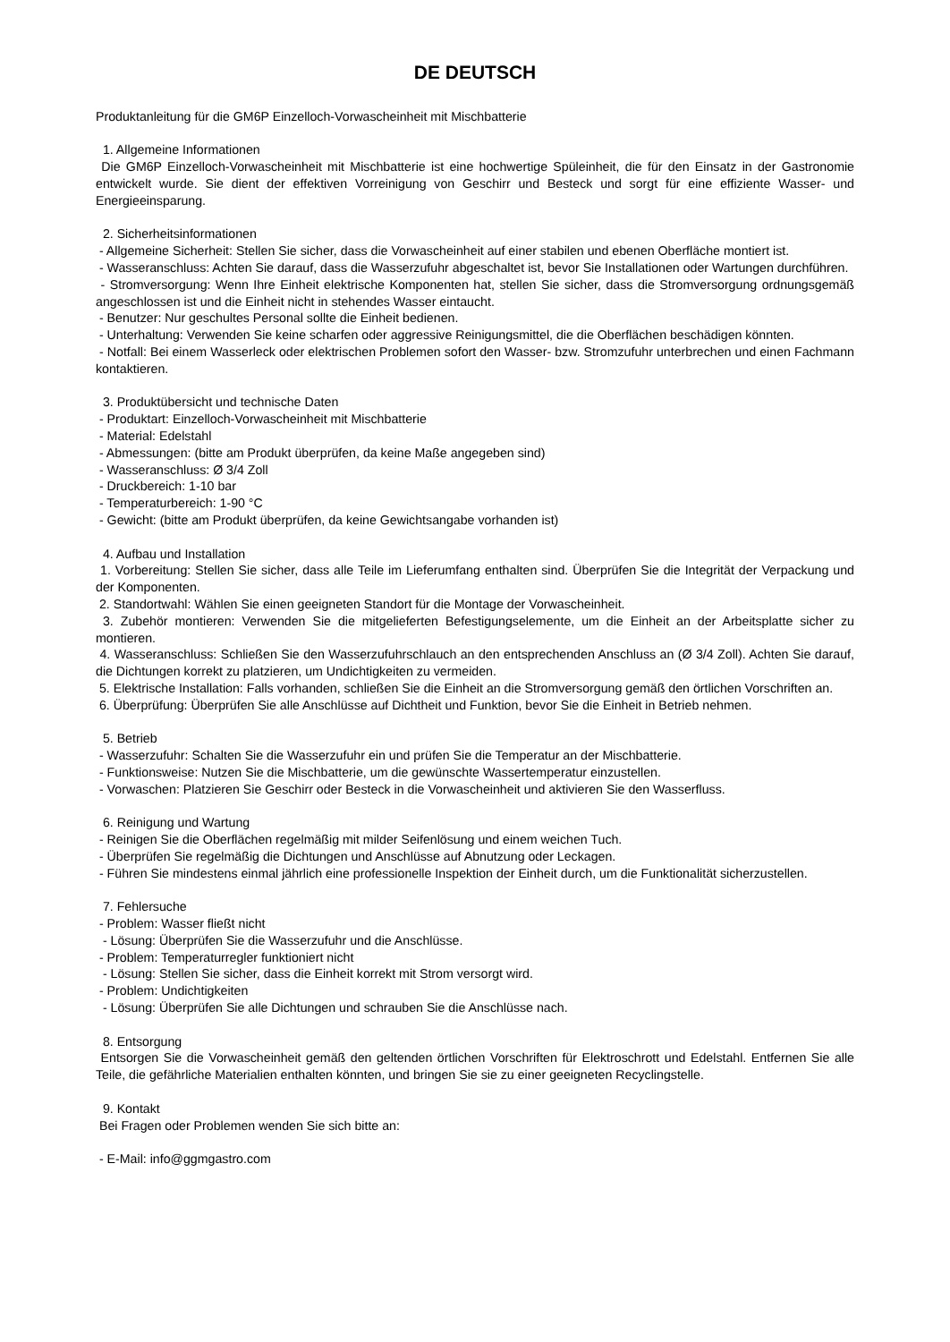DE DEUTSCH
Produktanleitung für die GM6P Einzelloch-Vorwascheinheit mit Mischbatterie
1. Allgemeine Informationen
Die GM6P Einzelloch-Vorwascheinheit mit Mischbatterie ist eine hochwertige Spüleinheit, die für den Einsatz in der Gastronomie entwickelt wurde. Sie dient der effektiven Vorreinigung von Geschirr und Besteck und sorgt für eine effiziente Wasser- und Energieeinsparung.
2. Sicherheitsinformationen
- Allgemeine Sicherheit: Stellen Sie sicher, dass die Vorwascheinheit auf einer stabilen und ebenen Oberfläche montiert ist.
- Wasseranschluss: Achten Sie darauf, dass die Wasserzufuhr abgeschaltet ist, bevor Sie Installationen oder Wartungen durchführen.
- Stromversorgung: Wenn Ihre Einheit elektrische Komponenten hat, stellen Sie sicher, dass die Stromversorgung ordnungsgemäß angeschlossen ist und die Einheit nicht in stehendes Wasser eintaucht.
- Benutzer: Nur geschultes Personal sollte die Einheit bedienen.
- Unterhaltung: Verwenden Sie keine scharfen oder aggressive Reinigungsmittel, die die Oberflächen beschädigen könnten.
- Notfall: Bei einem Wasserleck oder elektrischen Problemen sofort den Wasser- bzw. Stromzufuhr unterbrechen und einen Fachmann kontaktieren.
3. Produktübersicht und technische Daten
- Produktart: Einzelloch-Vorwascheinheit mit Mischbatterie
- Material: Edelstahl
- Abmessungen: (bitte am Produkt überprüfen, da keine Maße angegeben sind)
- Wasseranschluss: Ø 3/4 Zoll
- Druckbereich: 1-10 bar
- Temperaturbereich: 1-90 °C
- Gewicht: (bitte am Produkt überprüfen, da keine Gewichtsangabe vorhanden ist)
4. Aufbau und Installation
1. Vorbereitung: Stellen Sie sicher, dass alle Teile im Lieferumfang enthalten sind. Überprüfen Sie die Integrität der Verpackung und der Komponenten.
2. Standortwahl: Wählen Sie einen geeigneten Standort für die Montage der Vorwascheinheit.
3. Zubehör montieren: Verwenden Sie die mitgelieferten Befestigungselemente, um die Einheit an der Arbeitsplatte sicher zu montieren.
4. Wasseranschluss: Schließen Sie den Wasserzufuhrschlauch an den entsprechenden Anschluss an (Ø 3/4 Zoll). Achten Sie darauf, die Dichtungen korrekt zu platzieren, um Undichtigkeiten zu vermeiden.
5. Elektrische Installation: Falls vorhanden, schließen Sie die Einheit an die Stromversorgung gemäß den örtlichen Vorschriften an.
6. Überprüfung: Überprüfen Sie alle Anschlüsse auf Dichtheit und Funktion, bevor Sie die Einheit in Betrieb nehmen.
5. Betrieb
- Wasserzufuhr: Schalten Sie die Wasserzufuhr ein und prüfen Sie die Temperatur an der Mischbatterie.
- Funktionsweise: Nutzen Sie die Mischbatterie, um die gewünschte Wassertemperatur einzustellen.
- Vorwaschen: Platzieren Sie Geschirr oder Besteck in die Vorwascheinheit und aktivieren Sie den Wasserfluss.
6. Reinigung und Wartung
- Reinigen Sie die Oberflächen regelmäßig mit milder Seifenlösung und einem weichen Tuch.
- Überprüfen Sie regelmäßig die Dichtungen und Anschlüsse auf Abnutzung oder Leckagen.
- Führen Sie mindestens einmal jährlich eine professionelle Inspektion der Einheit durch, um die Funktionalität sicherzustellen.
7. Fehlersuche
- Problem: Wasser fließt nicht
- Lösung: Überprüfen Sie die Wasserzufuhr und die Anschlüsse.
- Problem: Temperaturregler funktioniert nicht
- Lösung: Stellen Sie sicher, dass die Einheit korrekt mit Strom versorgt wird.
- Problem: Undichtigkeiten
- Lösung: Überprüfen Sie alle Dichtungen und schrauben Sie die Anschlüsse nach.
8. Entsorgung
Entsorgen Sie die Vorwascheinheit gemäß den geltenden örtlichen Vorschriften für Elektroschrott und Edelstahl. Entfernen Sie alle Teile, die gefährliche Materialien enthalten könnten, und bringen Sie sie zu einer geeigneten Recyclingstelle.
9. Kontakt
Bei Fragen oder Problemen wenden Sie sich bitte an:
- E-Mail: info@ggmgastro.com